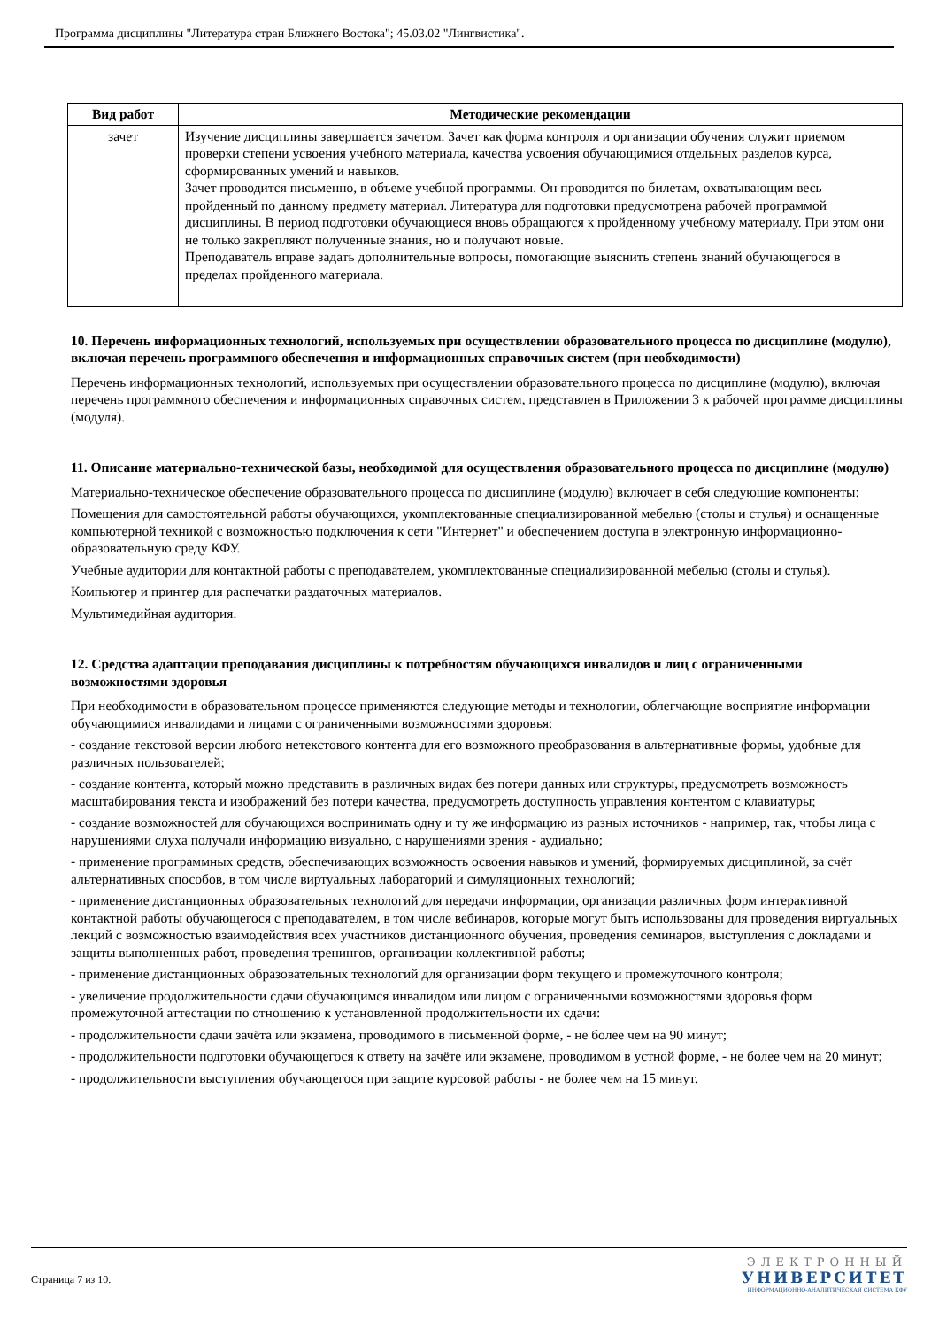Программа дисциплины "Литература стран Ближнего Востока"; 45.03.02 "Лингвистика".
| Вид работ | Методические рекомендации |
| --- | --- |
| зачет | Изучение дисциплины завершается зачетом. Зачет как форма контроля и организации обучения служит приемом проверки степени усвоения учебного материала, качества усвоения обучающимися отдельных разделов курса, сформированных умений и навыков. Зачет проводится письменно, в объеме учебной программы. Он проводится по билетам, охватывающим весь пройденный по данному предмету материал. Литература для подготовки предусмотрена рабочей программой дисциплины. В период подготовки обучающиеся вновь обращаются к пройденному учебному материалу. При этом они не только закрепляют полученные знания, но и получают новые. Преподаватель вправе задать дополнительные вопросы, помогающие выяснить степень знаний обучающегося в пределах пройденного материала. |
10. Перечень информационных технологий, используемых при осуществлении образовательного процесса по дисциплине (модулю), включая перечень программного обеспечения и информационных справочных систем (при необходимости)
Перечень информационных технологий, используемых при осуществлении образовательного процесса по дисциплине (модулю), включая перечень программного обеспечения и информационных справочных систем, представлен в Приложении 3 к рабочей программе дисциплины (модуля).
11. Описание материально-технической базы, необходимой для осуществления образовательного процесса по дисциплине (модулю)
Материально-техническое обеспечение образовательного процесса по дисциплине (модулю) включает в себя следующие компоненты:
Помещения для самостоятельной работы обучающихся, укомплектованные специализированной мебелью (столы и стулья) и оснащенные компьютерной техникой с возможностью подключения к сети "Интернет" и обеспечением доступа в электронную информационно-образовательную среду КФУ.
Учебные аудитории для контактной работы с преподавателем, укомплектованные специализированной мебелью (столы и стулья).
Компьютер и принтер для распечатки раздаточных материалов.
Мультимедийная аудитория.
12. Средства адаптации преподавания дисциплины к потребностям обучающихся инвалидов и лиц с ограниченными возможностями здоровья
При необходимости в образовательном процессе применяются следующие методы и технологии, облегчающие восприятие информации обучающимися инвалидами и лицами с ограниченными возможностями здоровья:
- создание текстовой версии любого нетекстового контента для его возможного преобразования в альтернативные формы, удобные для различных пользователей;
- создание контента, который можно представить в различных видах без потери данных или структуры, предусмотреть возможность масштабирования текста и изображений без потери качества, предусмотреть доступность управления контентом с клавиатуры;
- создание возможностей для обучающихся воспринимать одну и ту же информацию из разных источников - например, так, чтобы лица с нарушениями слуха получали информацию визуально, с нарушениями зрения - аудиально;
- применение программных средств, обеспечивающих возможность освоения навыков и умений, формируемых дисциплиной, за счёт альтернативных способов, в том числе виртуальных лабораторий и симуляционных технологий;
- применение дистанционных образовательных технологий для передачи информации, организации различных форм интерактивной контактной работы обучающегося с преподавателем, в том числе вебинаров, которые могут быть использованы для проведения виртуальных лекций с возможностью взаимодействия всех участников дистанционного обучения, проведения семинаров, выступления с докладами и защиты выполненных работ, проведения тренингов, организации коллективной работы;
- применение дистанционных образовательных технологий для организации форм текущего и промежуточного контроля;
- увеличение продолжительности сдачи обучающимся инвалидом или лицом с ограниченными возможностями здоровья форм промежуточной аттестации по отношению к установленной продолжительности их сдачи:
- продолжительности сдачи зачёта или экзамена, проводимого в письменной форме, - не более чем на 90 минут;
- продолжительности подготовки обучающегося к ответу на зачёте или экзамене, проводимом в устной форме, - не более чем на 20 минут;
- продолжительности выступления обучающегося при защите курсовой работы - не более чем на 15 минут.
Страница 7 из 10.
ЭЛЕКТРОННЫЙ
УНИВЕРСИТЕТ
ИНФОРМАЦИОННО-АНАЛИТИЧЕСКАЯ СИСТЕМА КФУ